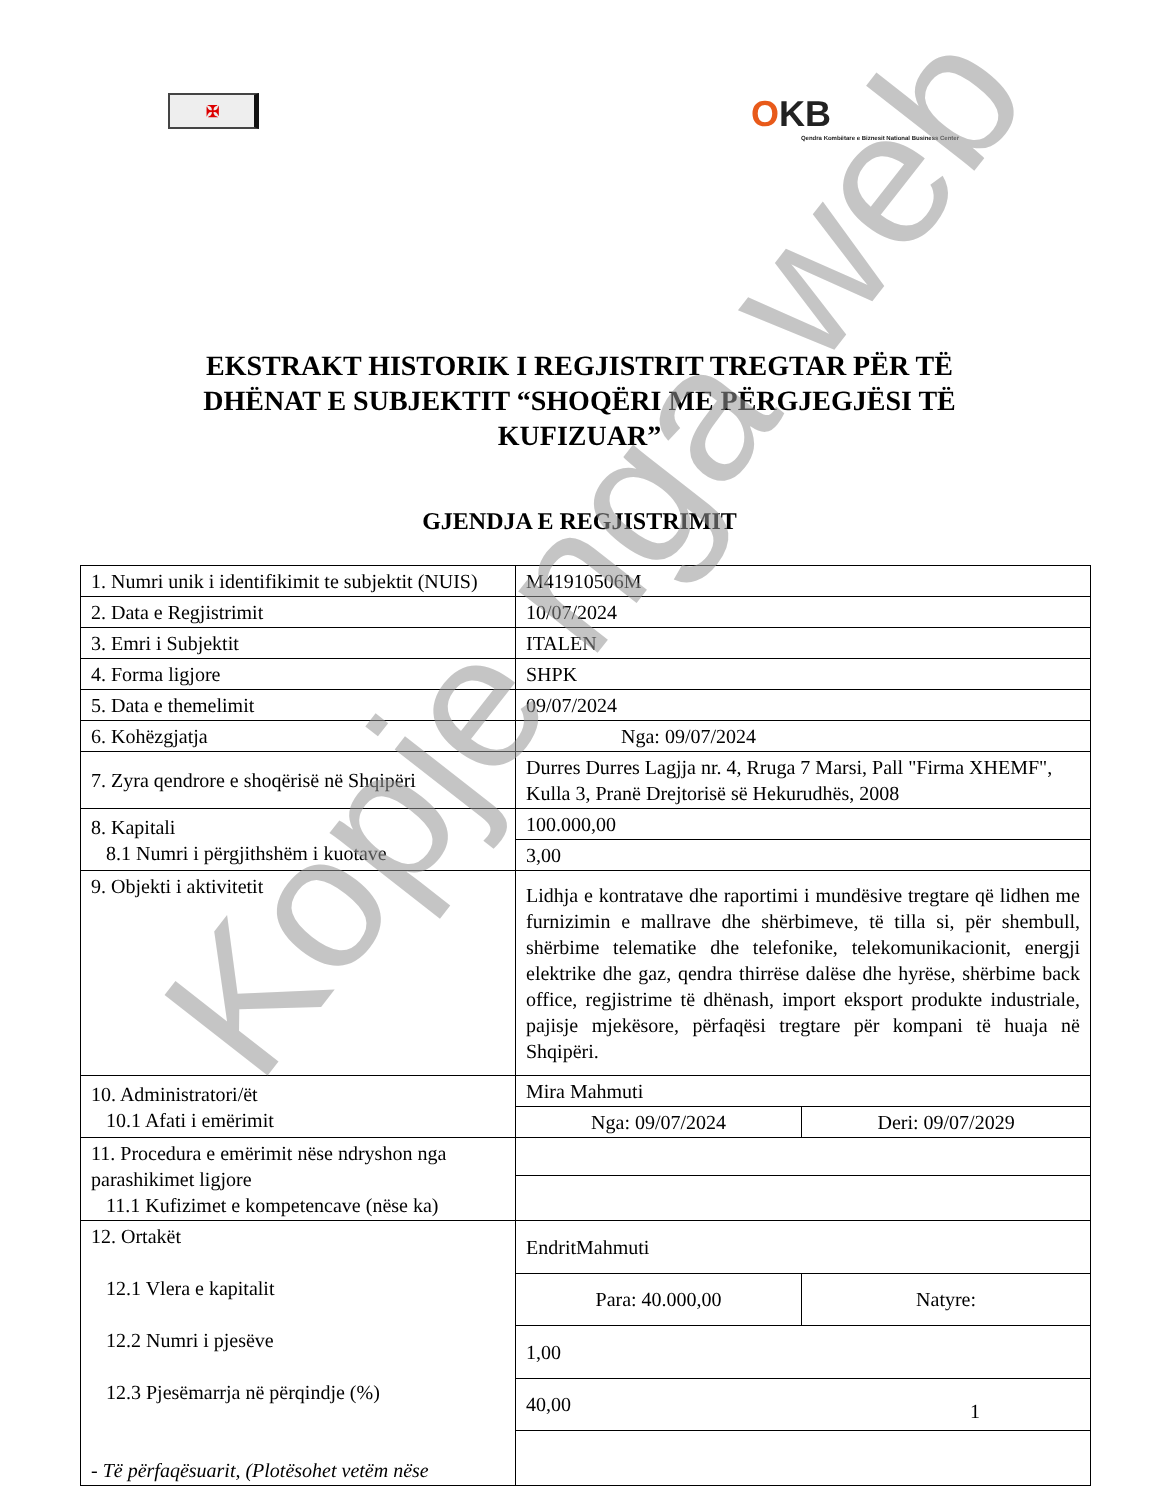✠
OKB
Qendra Kombëtare e Biznesit National Business Center
EKSTRAKT HISTORIK I REGJISTRIT TREGTAR PËR TË DHËNAT E SUBJEKTIT “SHOQËRI ME PËRGJEGJËSI TË KUFIZUAR”
GJENDJA E REGJISTRIMIT
| 1. Numri unik i identifikimit te subjektit (NUIS) | M41910506M | |
| 2. Data e Regjistrimit | 10/07/2024 | |
| 3. Emri i Subjektit | ITALEN | |
| 4. Forma ligjore | SHPK | |
| 5. Data e themelimit | 09/07/2024 | |
| 6. Kohëzgjatja | Nga: 09/07/2024 | |
| 7. Zyra qendrore e shoqërisë në Shqipëri | Durres Durres Lagjja nr. 4, Rruga 7 Marsi, Pall "Firma XHEMF", Kulla 3, Pranë Drejtorisë së Hekurudhës, 2008 | |
| 8. Kapitali 8.1 Numri i përgjithshëm i kuotave | 100.000,00 | |
| | 3,00 | |
| 9. Objekti i aktivitetit | Lidhja e kontratave dhe raportimi i mundësive tregtare që lidhen me furnizimin e mallrave dhe shërbimeve, të tilla si, për shembull, shërbime telematike dhe telefonike, telekomunikacionit, energji elektrike dhe gaz, qendra thirrëse dalëse dhe hyrëse, shërbime back office, regjistrime të dhënash, import eksport produkte industriale, pajisje mjekësore, përfaqësi tregtare për kompani të huaja në Shqipëri. | |
| 10. Administratori/ët 10.1 Afati i emërimit | Mira Mahmuti | |
| | Nga: 09/07/2024 | Deri: 09/07/2029 |
| 11. Procedura e emërimit nëse ndryshon nga parashikimet ligjore 11.1 Kufizimet e kompetencave (nëse ka) | | |
| 12. Ortakët 12.1 Vlera e kapitalit 12.2 Numri i pjesëve 12.3 Pjesëmarrja në përqindje (%) - Të përfaqësuarit, (Plotësohet vetëm nëse | EndritMahmuti | |
| | Para: 40.000,00 | Natyre: |
| | 1,00 | |
| | 40,00 | |
1
Kopje nga web